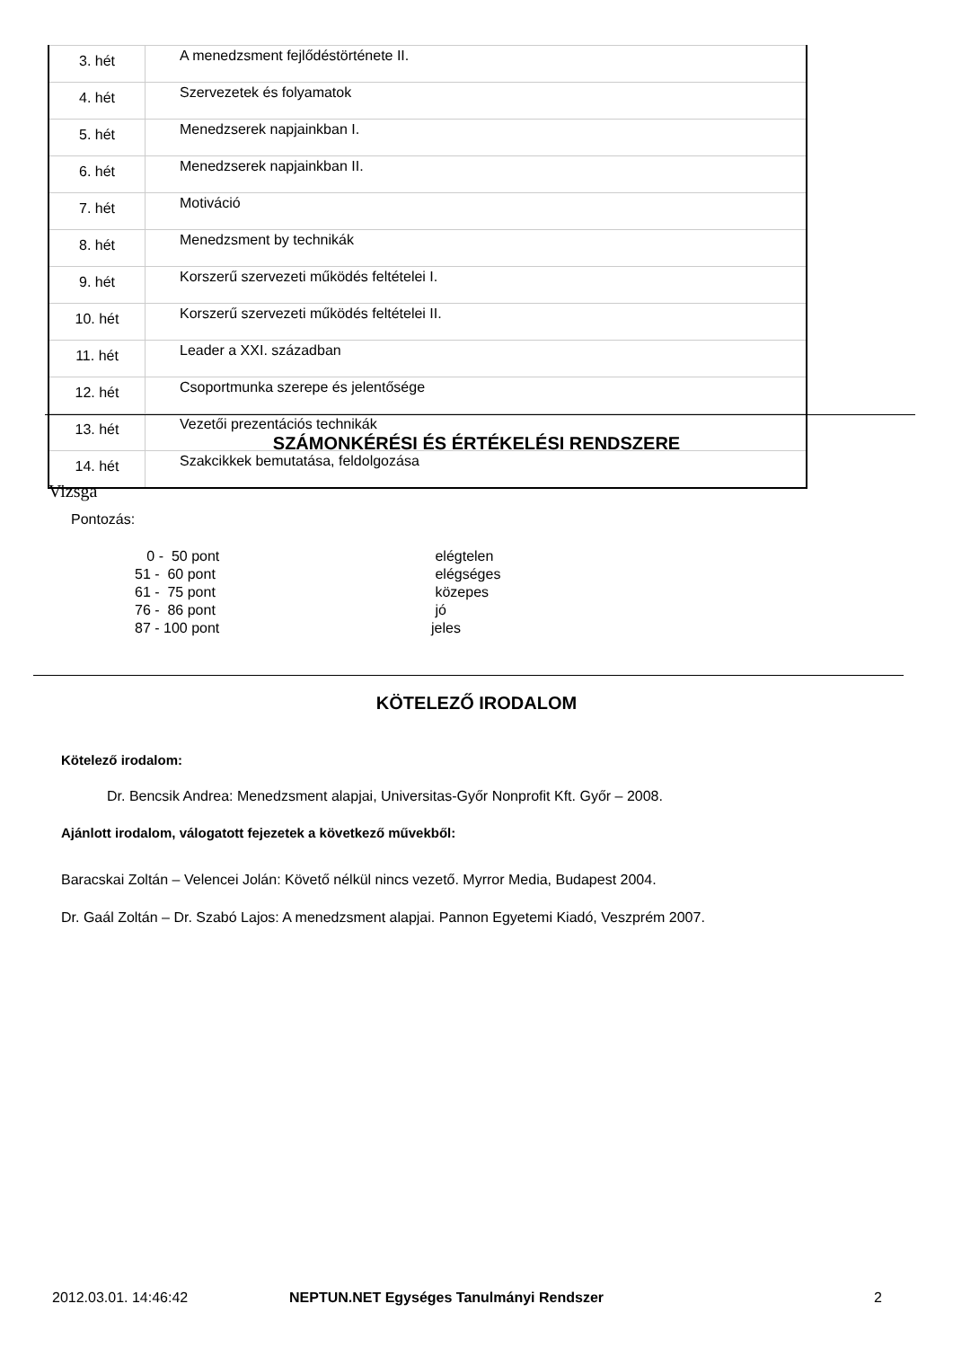| 3. hét | A menedzsment fejlődéstörténete II. |
| 4. hét | Szervezetek és folyamatok |
| 5. hét | Menedzserek napjainkban I. |
| 6. hét | Menedzserek napjainkban II. |
| 7. hét | Motiváció |
| 8. hét | Menedzsment by technikák |
| 9. hét | Korszerű szervezeti működés feltételei I. |
| 10. hét | Korszerű szervezeti működés feltételei II. |
| 11. hét | Leader a XXI. században |
| 12. hét | Csoportmunka szerepe és jelentősége |
| 13. hét | Vezetői prezentációs technikák |
| 14. hét | Szakcikkek bemutatása, feldolgozása |
SZÁMONKÉRÉSI ÉS ÉRTÉKELÉSI RENDSZERE
Vizsga
Pontozás:
| 0 - 50 pont | elégtelen |
| 51 - 60 pont | elégséges |
| 61 - 75 pont | közepes |
| 76 - 86 pont | jó |
| 87 - 100 pont | jeles |
KÖTELEZŐ IRODALOM
Kötelező irodalom:
Dr. Bencsik Andrea: Menedzsment alapjai, Universitas-Győr Nonprofit Kft. Győr – 2008.
Ajánlott irodalom, válogatott fejezetek a következő művekből:
Baracskai Zoltán – Velencei Jolán: Követő nélkül nincs vezető. Myrror Media, Budapest 2004.
Dr. Gaál Zoltán – Dr. Szabó Lajos: A menedzsment alapjai. Pannon Egyetemi Kiadó, Veszprém 2007.
2012.03.01. 14:46:42
NEPTUN.NET Egységes Tanulmányi Rendszer
2